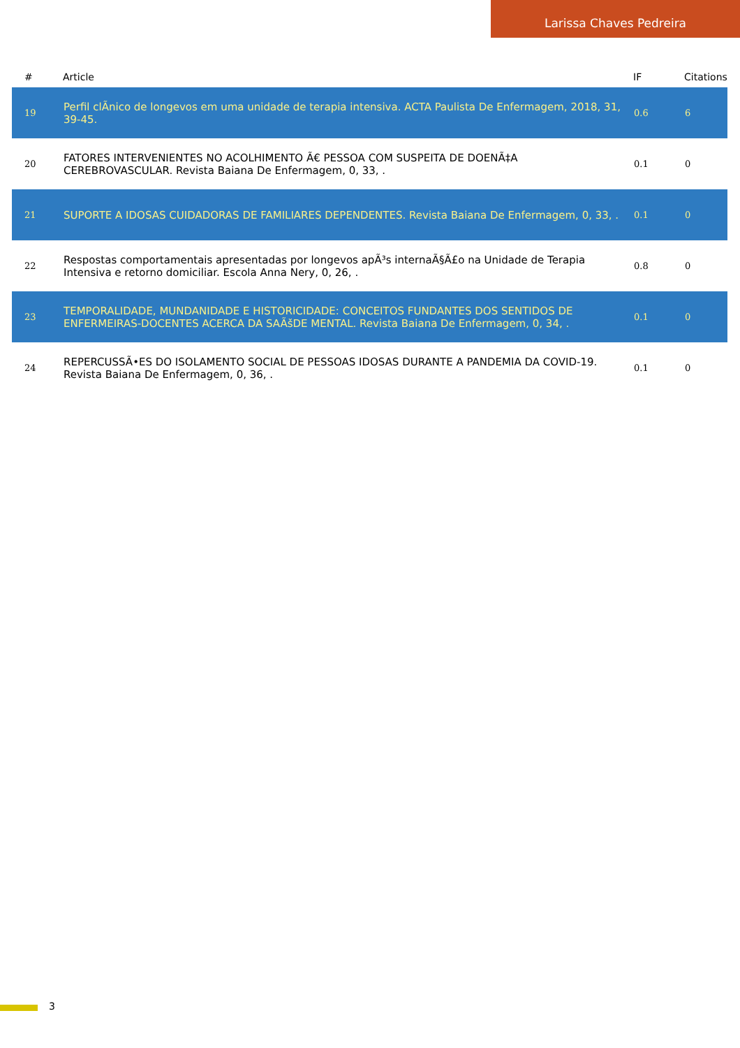Larissa Chaves Pedreira
| # | Article | IF | Citations |
| --- | --- | --- | --- |
| 19 | Perfil clÃnico de longevos em uma unidade de terapia intensiva. ACTA Paulista De Enfermagem, 2018, 31, 39-45. | 0.6 | 6 |
| 20 | FATORES INTERVENIENTES NO ACOLHIMENTO Ã€ PESSOA COM SUSPEITA DE DOENÃ‡A CEREBROVASCULAR. Revista Baiana De Enfermagem, 0, 33, . | 0.1 | 0 |
| 21 | SUPORTE A IDOSAS CUIDADORAS DE FAMILIARES DEPENDENTES. Revista Baiana De Enfermagem, 0, 33, . | 0.1 | 0 |
| 22 | Respostas comportamentais apresentadas por longevos apÃ³s internaÃ§Ã£o na Unidade de Terapia Intensiva e retorno domiciliar. Escola Anna Nery, 0, 26, . | 0.8 | 0 |
| 23 | TEMPORALIDADE, MUNDANIDADE E HISTORICIDADE: CONCEITOS FUNDANTES DOS SENTIDOS DE ENFERMEIRAS-DOCENTES ACERCA DA SAÃšDE MENTAL. Revista Baiana De Enfermagem, 0, 34, . | 0.1 | 0 |
| 24 | REPERCUSSÃ•ES DO ISOLAMENTO SOCIAL DE PESSOAS IDOSAS DURANTE A PANDEMIA DA COVID-19. Revista Baiana De Enfermagem, 0, 36, . | 0.1 | 0 |
3